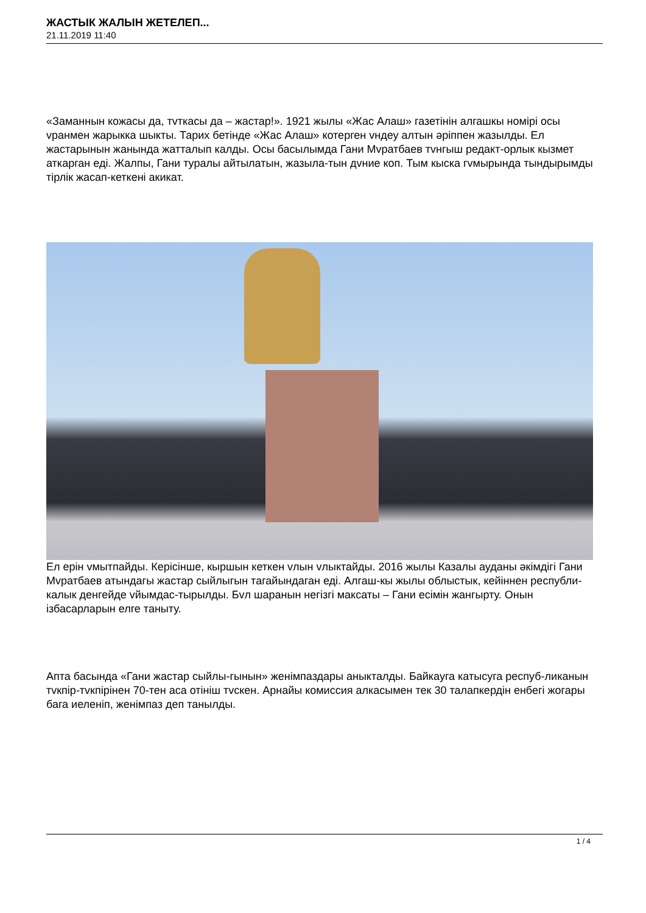ЖАСТЫК ЖАЛЫН ЖЕТЕЛЕП...
21.11.2019 11:40
«Заманнын кожасы да, тvткасы да – жастар!». 1921 жылы «Жас Алаш» газетінін алгашкы номірі осы vранмен жарыкка шыкты. Тарих бетінде «Жас Алаш» котерген vндеу алтын әріппен жазылды. Ел жастарынын жанында жатталып калды. Осы басылымда Гани Мvратбаев тvнгыш редакт-орлык кызмет аткарган еді. Жалпы, Гани туралы айтылатын, жазыла-тын дvние коп. Тым кыска гvмырында тындырымды тірлік жасап-кеткені акикат.
Ел ерін vмытпайды. Керісінше, кыршын кеткен vлын vлыктайды. 2016 жылы Казалы ауданы әкімдігі Гани Мvратбаев атындагы жастар сыйлыгын тагайындаган еді. Алгаш-кы жылы облыстык, кейіннен республи-калык денгейде vйымдас-тырылды. Бvл шаранын негізгі максаты – Гани есімін жангырту. Онын ізбасарларын елге таныту.
Апта басында «Гани жастар сыйлы-гынын» женімпаздары аныкталды. Байкауга катысуга респуб-ликанын тvкпір-тvкпірінен 70-тен аса отініш тvскен. Арнайы комиссия алкасымен тек 30 талапкердін енбегі жогары бага иеленіп, женімпаз деп танылды.
1 / 4